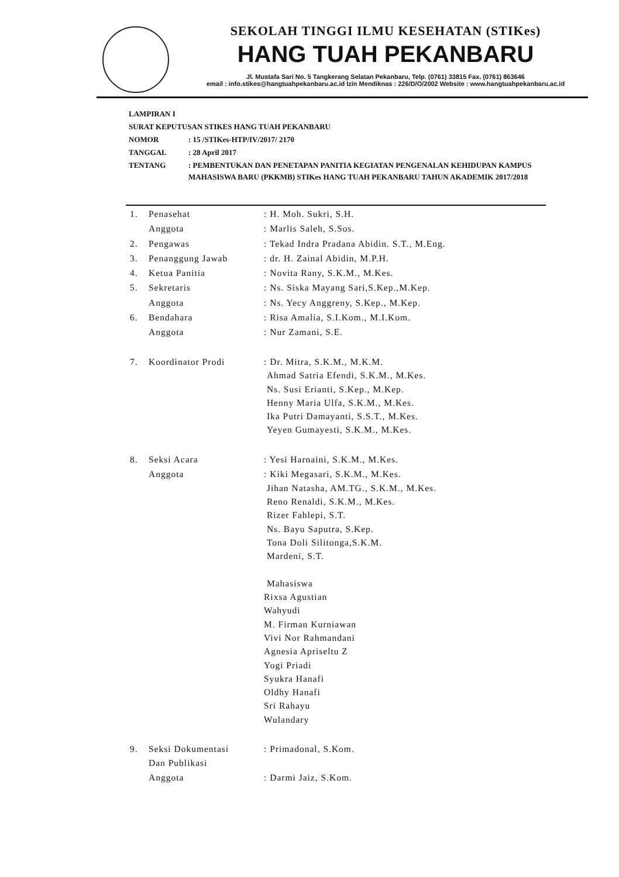SEKOLAH TINGGI ILMU KESEHATAN (STIKes)
HANG TUAH PEKANBARU
Jl. Mustafa Sari No. 5 Tangkerang Selatan Pekanbaru, Telp. (0761) 33815 Fax. (0761) 863646
email : info.stikes@hangtuahpekanbaru.ac.id Izin Mendiknas : 226/D/O/2002 Website : www.hangtuahpekanbaru.ac.id
| LAMPIRAN I | |
| SURAT KEPUTUSAN STIKES HANG TUAH PEKANBARU | |
| NOMOR | : 15 /STIKes-HTP/IV/2017/ 2170 |
| TANGGAL | : 28 April 2017 |
| TENTANG | : PEMBENTUKAN DAN PENETAPAN PANITIA KEGIATAN PENGENALAN KEHIDUPAN KAMPUS MAHASISWA BARU (PKKMB) STIKes HANG TUAH PEKANBARU TAHUN AKADEMIK 2017/2018 |
| 1. | Penasehat | : H. Moh. Sukri, S.H. |
| | Anggota | : Marlis Saleh, S.Sos. |
| 2. | Pengawas | : Tekad Indra Pradana Abidin. S.T., M.Eng. |
| 3. | Penanggung Jawab | : dr. H. Zainal Abidin, M.P.H. |
| 4. | Ketua Panitia | : Novita Rany, S.K.M., M.Kes. |
| 5. | Sekretaris | : Ns. Siska Mayang Sari,S.Kep.,M.Kep. |
| | Anggota | : Ns. Yecy Anggreny, S.Kep., M.Kep. |
| 6. | Bendahara | : Risa Amalia, S.I.Kom., M.I.Kom. |
| | Anggota | : Nur Zamani, S.E. |
| 7. | Koordinator Prodi | : Dr. Mitra, S.K.M., M.K.M. Ahmad Satria Efendi, S.K.M., M.Kes. Ns. Susi Erianti, S.Kep., M.Kep. Henny Maria Ulfa, S.K.M., M.Kes. Ika Putri Damayanti, S.S.T., M.Kes. Yeyen Gumayesti, S.K.M., M.Kes. |
| 8. | Seksi Acara | : Yesi Harnaini, S.K.M., M.Kes. |
| | Anggota | : Kiki Megasari, S.K.M., M.Kes. Jihan Natasha, AM.TG., S.K.M., M.Kes. Reno Renaldi, S.K.M., M.Kes. Rizer Fahlepi, S.T. Ns. Bayu Saputra, S.Kep. Tona Doli Silitonga,S.K.M. Mardeni, S.T. Mahasiswa Rixsa Agustian Wahyudi M. Firman Kurniawan Vivi Nor Rahmandani Agnesia Apriseltu Z Yogi Priadi Syukra Hanafi Oldhy Hanafi Sri Rahayu Wulandary |
| 9. | Seksi Dokumentasi Dan Publikasi | : Primadonal, S.Kom. |
| | Anggota | : Darmi Jaiz, S.Kom. |